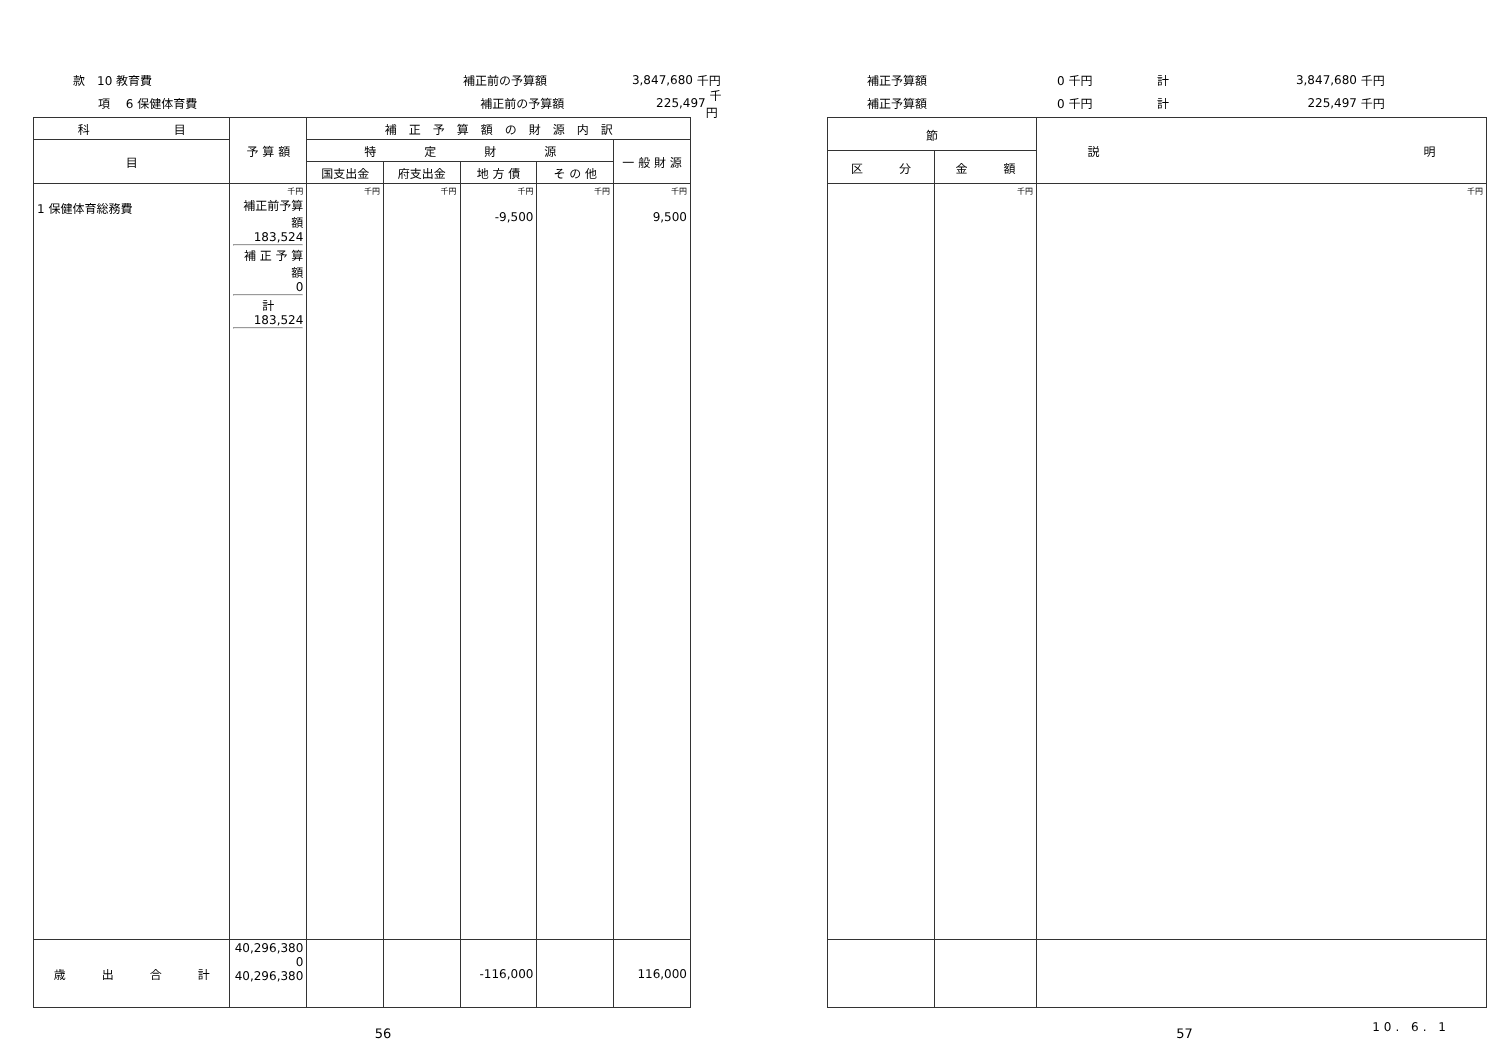款　10 教育費 補正前の予算額 3,847,680 千円
項　 6 保健体育費 補正前の予算額 225,497 千円
| 科 目 | 予 算 額 | 補 正 予 算 額 の 財 源 内 訳 | | | | |
| --- | --- | --- | --- | --- | --- | --- |
| 目 | | 特 定 財 源 | | | | 一 般 財 源 |
| | | 国支出金 | 府支出金 | 地 方 債 | そ の 他 | |
| 1 保健体育総務費 | 千円 補正前予算額 183,524 補 正 予 算 額 0 計 183,524 | 千円 | 千円 | 千円 -9,500 | 千円 | 千円 9,500 |
| 歳 出 合 計 | 40,296,380 0 40,296,380 | | | -116,000 | | 116,000 |
56
補正予算額 0 千円 計 3,847,680 千円
補正予算額 0 千円 計 225,497 千円
| 節 | | 説 明 |
| --- | --- | --- |
| 区 分 | 金 額 | |
| | 千円 | 千円 |
57
10. 6. 1